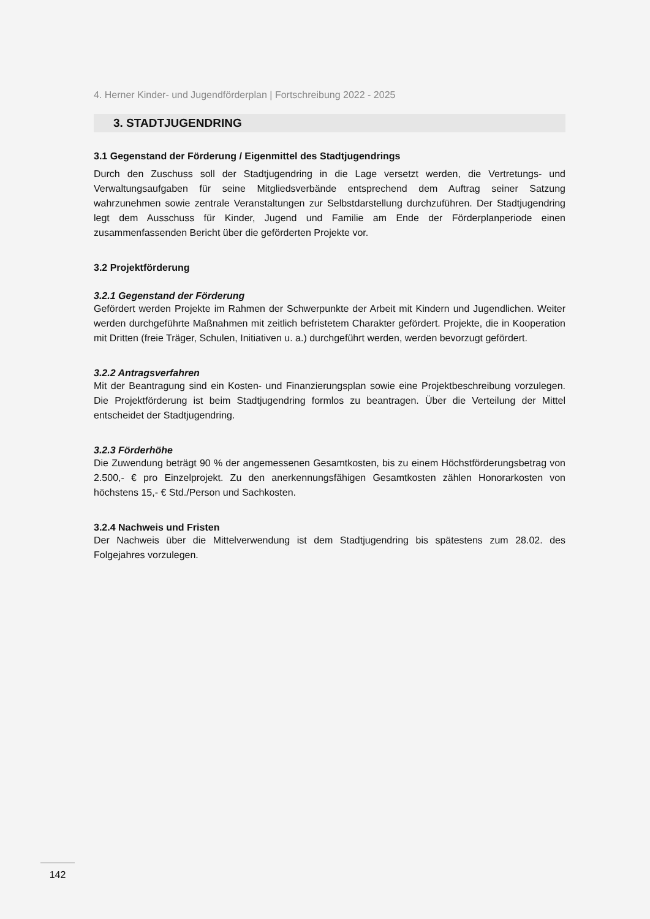4. Herner Kinder- und Jugendförderplan | Fortschreibung 2022 - 2025
3. STADTJUGENDRING
3.1 Gegenstand der Förderung / Eigenmittel des Stadtjugendrings
Durch den Zuschuss soll der Stadtjugendring in die Lage versetzt werden, die Vertretungs- und Verwaltungsaufgaben für seine Mitgliedsverbände entsprechend dem Auftrag seiner Satzung wahrzunehmen sowie zentrale Veranstaltungen zur Selbstdarstellung durchzuführen. Der Stadtjugendring legt dem Ausschuss für Kinder, Jugend und Familie am Ende der Förderplanperiode einen zusammenfassenden Bericht über die geförderten Projekte vor.
3.2 Projektförderung
3.2.1 Gegenstand der Förderung
Gefördert werden Projekte im Rahmen der Schwerpunkte der Arbeit mit Kindern und Jugendlichen. Weiter werden durchgeführte Maßnahmen mit zeitlich befristetem Charakter gefördert. Projekte, die in Kooperation mit Dritten (freie Träger, Schulen, Initiativen u. a.) durchgeführt werden, werden bevorzugt gefördert.
3.2.2 Antragsverfahren
Mit der Beantragung sind ein Kosten- und Finanzierungsplan sowie eine Projektbeschreibung vorzulegen. Die Projektförderung ist beim Stadtjugendring formlos zu beantragen. Über die Verteilung der Mittel entscheidet der Stadtjugendring.
3.2.3 Förderhöhe
Die Zuwendung beträgt 90 % der angemessenen Gesamtkosten, bis zu einem Höchstförderungsbetrag von 2.500,- € pro Einzelprojekt. Zu den anerkennungsfähigen Gesamtkosten zählen Honorarkosten von höchstens 15,- € Std./Person und Sachkosten.
3.2.4 Nachweis und Fristen
Der Nachweis über die Mittelverwendung ist dem Stadtjugendring bis spätestens zum 28.02. des Folgejahres vorzulegen.
142